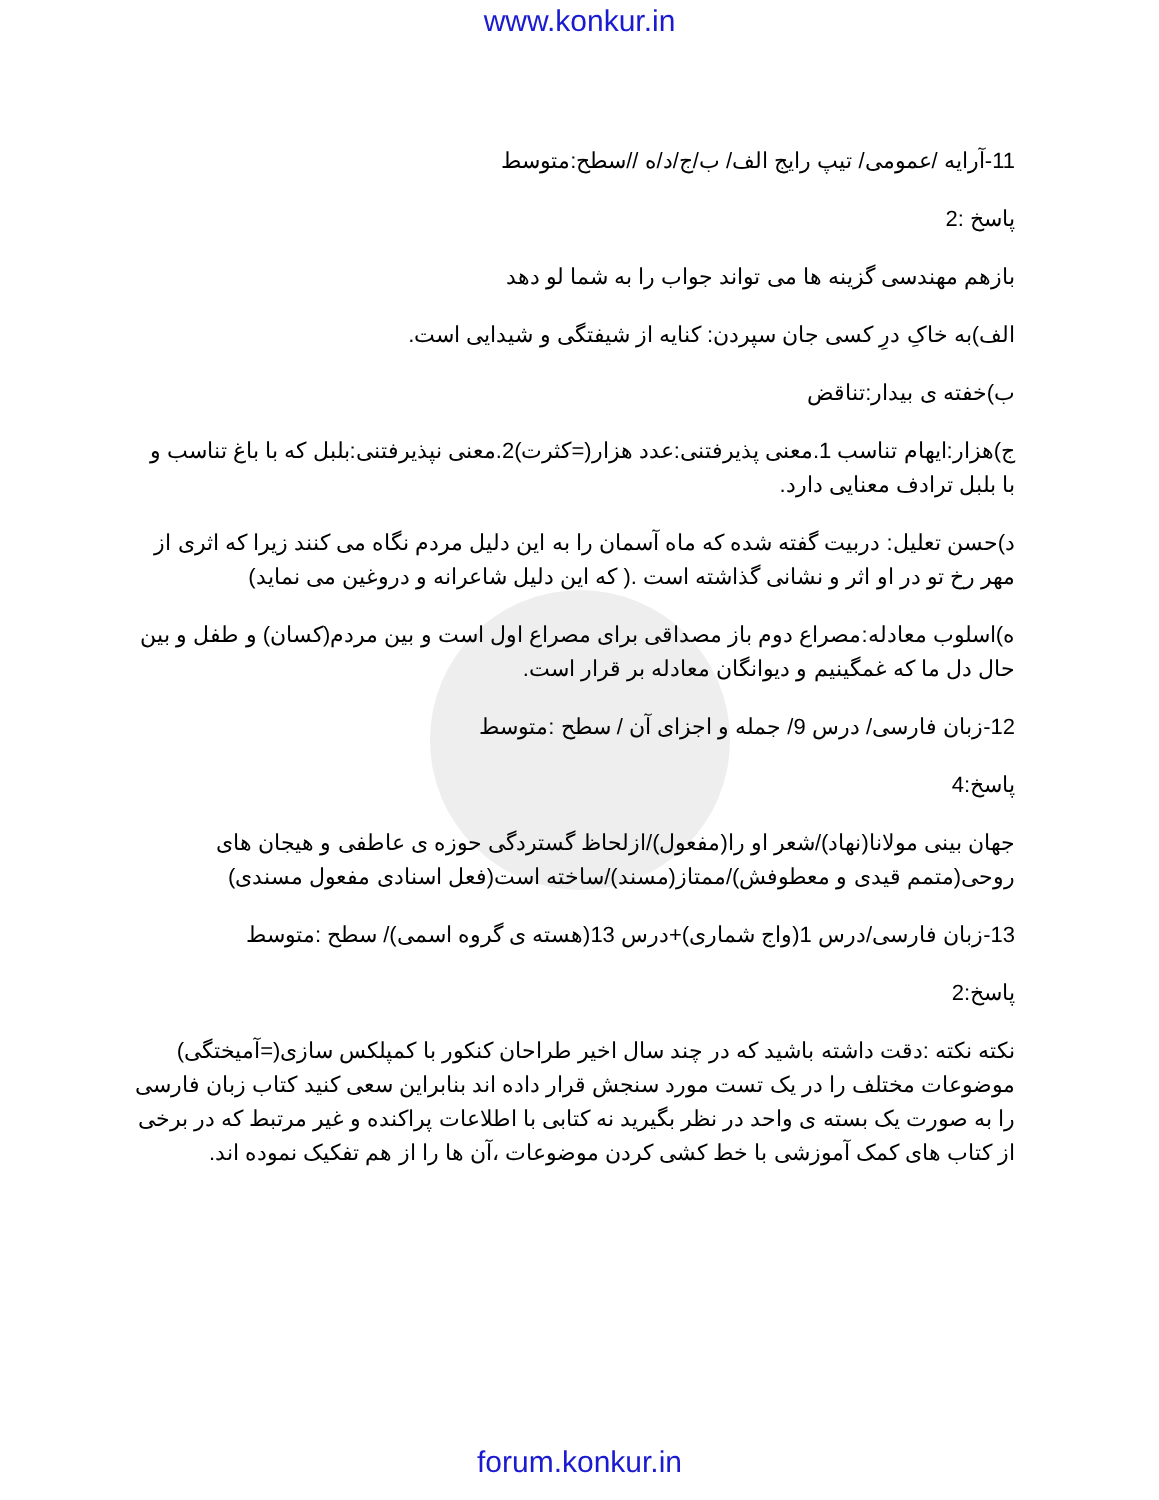www.konkur.in
11-آرایه /عمومی/ تیپ رایج الف/ ب/ج/د/ه //سطح:متوسط
پاسخ :2
بازهم مهندسی گزینه ها می تواند جواب را به شما لو دهد
الف)به خاکِ درِ کسی جان سپردن: کنایه از شیفتگی و شیدایی است.
ب)خفته ی بیدار:تناقض
ج)هزار:ایهام تناسب 1.معنی پذیرفتنی:عدد هزار(=کثرت)2.معنی نپذیرفتنی:بلبل که با باغ تناسب و با بلبل ترادف معنایی دارد.
د)حسن تعلیل: دربیت گفته شده که ماه آسمان را به این دلیل مردم نگاه می کنند زیرا که اثری از مهر رخ تو در او اثر و نشانی گذاشته است .( که این دلیل شاعرانه و دروغین می نماید)
ه)اسلوب معادله:مصراع دوم باز مصداقی برای مصراع اول است و بین مردم(کسان) و طفل و بین حال دل ما که غمگینیم و دیوانگان معادله بر قرار است.
12-زبان فارسی/ درس 9/ جمله و اجزای آن / سطح :متوسط
پاسخ:4
جهان بینی مولانا(نهاد)/شعر او را(مفعول)/ازلحاظ گستردگی حوزه ی عاطفی و هیجان های روحی(متمم قیدی و معطوفش)/ممتاز(مسند)/ساخته است(فعل اسنادی مفعول مسندی)
13-زبان فارسی/درس 1(واج شماری)+درس 13(هسته ی گروه اسمی)/ سطح :متوسط
پاسخ:2
نکته نکته :دقت داشته باشید که در چند سال اخیر طراحان کنکور با کمپلکس سازی(=آمیختگی) موضوعات مختلف را در یک تست مورد سنجش قرار داده اند بنابراین سعی کنید کتاب زبان فارسی را به صورت یک بسته ی واحد در نظر بگیرید نه کتابی با اطلاعات پراکنده و غیر مرتبط که در برخی از کتاب های کمک آموزشی با خط کشی کردن موضوعات ،آن ها را از هم تفکیک نموده اند.
forum.konkur.in